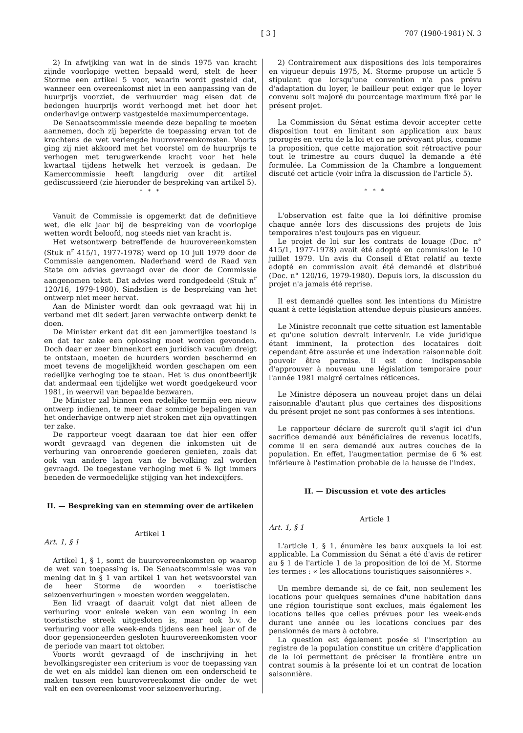[ 3 ] 707 (1980-1981) N. 3
2) In afwijking van wat in de sinds 1975 van kracht zijnde voorlopige wetten bepaald werd, stelt de heer Storme een artikel 5 voor, waarin wordt gesteld dat, wanneer een overeenkomst niet in een aanpassing van de huurprijs voorziet, de verhuurder mag eisen dat de bedongen huurprijs wordt verhoogd met het door het onderhavige ontwerp vastgestelde maximumpercentage.
De Senaatscommissie meende deze bepaling te moeten aannemen, doch zij beperkte de toepassing ervan tot de krachtens de wet verlengde huurovereenkomsten. Voorts ging zij niet akkoord met het voorstel om de huurprijs te verhogen met terugwerkende kracht voor het hele kwartaal tijdens hetwelk het verzoek is gedaan. De Kamercommissie heeft langdurig over dit artikel gediscussieerd (zie hieronder de bespreking van artikel 5).
* * *
Vanuit de Commissie is opgemerkt dat de definitieve wet, die elk jaar bij de bespreking van de voorlopige wetten wordt beloofd, nog steeds niet van kracht is.
Het wetsontwerp betreffende de huurovereenkomsten (Stuk n<sup>r</sup> 415/1, 1977-1978) werd op 10 juli 1979 door de Commissie aangenomen. Naderhand werd de Raad van State om advies gevraagd over de door de Commissie aangenomen tekst. Dat advies werd rondgedeeld (Stuk n<sup>r</sup> 120/16, 1979-1980). Sindsdien is de bespreking van het ontwerp niet meer hervat.
Aan de Minister wordt dan ook gevraagd wat hij in verband met dit sedert jaren verwachte ontwerp denkt te doen.
De Minister erkent dat dit een jammerlijke toestand is en dat ter zake een oplossing moet worden gevonden. Doch daar er zeer binnenkort een juridisch vacuüm dreigt te ontstaan, moeten de huurders worden beschermd en moet tevens de mogelijkheid worden geschapen om een redelijke verhoging toe te staan. Het is dus onontbeerlijk dat andermaal een tijdelijke wet wordt goedgekeurd voor 1981, in weerwil van bepaalde bezwaren.
De Minister zal binnen een redelijke termijn een nieuw ontwerp indienen, te meer daar sommige bepalingen van het onderhavige ontwerp niet stroken met zijn opvattingen ter zake.
De rapporteur voegt daaraan toe dat hier een offer wordt gevraagd van degenen die inkomsten uit de verhuring van onroerende goederen genieten, zoals dat ook van andere lagen van de bevolking zal worden gevraagd. De toegestane verhoging met 6 % ligt immers beneden de vermoedelijke stijging van het indexcijfers.
II. — Bespreking van en stemming over de artikelen
Artikel 1
Art. 1, § 1
Artikel 1, § 1, somt de huurovereenkomsten op waarop de wet van toepassing is. De Senaatscommissie was van mening dat in § 1 van artikel 1 van het wetsvoorstel van de heer Storme de woorden « toeristische seizoenverhuringen » moesten worden weggelaten.
Een lid vraagt of daaruit volgt dat niet alleen de verhuring voor enkele weken van een woning in een toeristische streek uitgesloten is, maar ook b.v. de verhuring voor alle week-ends tijdens een heel jaar of de door gepensioneerden gesloten huurovereenkomsten voor de periode van maart tot oktober.
Voorts wordt gevraagd of de inschrijving in het bevolkingsregister een criterium is voor de toepassing van de wet en als middel kan dienen om een onderscheid te maken tussen een huurovereenkomst die onder de wet valt en een overeenkomst voor seizoenverhuring.
2) Contrairement aux dispositions des lois temporaires en vigueur depuis 1975, M. Storme propose un article 5 stipulant que lorsqu'une convention n'a pas prévu d'adaptation du loyer, le bailleur peut exiger que le loyer convenu soit majoré du pourcentage maximum fixé par le présent projet.
La Commission du Sénat estima devoir accepter cette disposition tout en limitant son application aux baux prorogés en vertu de la loi et en ne prévoyant plus, comme la proposition, que cette majoration soit rétroactive pour tout le trimestre au cours duquel la demande a été formulée. La Commission de la Chambre a longuement discuté cet article (voir infra la discussion de l'article 5).
* * *
L'observation est faite que la loi définitive promise chaque année lors des discussions des projets de lois temporaires n'est toujours pas en vigueur.
Le projet de loi sur les contrats de louage (Doc. n° 415/1, 1977-1978) avait été adopté en commission le 10 juillet 1979. Un avis du Conseil d'Etat relatif au texte adopté en commission avait été demandé et distribué (Doc. n° 120/16, 1979-1980). Depuis lors, la discussion du projet n'a jamais été reprise.
Il est demandé quelles sont les intentions du Ministre quant à cette législation attendue depuis plusieurs années.
Le Ministre reconnaît que cette situation est lamentable et qu'une solution devrait intervenir. Le vide juridique étant imminent, la protection des locataires doit cependant être assurée et une indexation raisonnable doit pouvoir être permise. Il est donc indispensable d'approuver à nouveau une législation temporaire pour l'année 1981 malgré certaines réticences.
Le Ministre déposera un nouveau projet dans un délai raisonnable d'autant plus que certaines des dispositions du présent projet ne sont pas conformes à ses intentions.
Le rapporteur déclare de surcroît qu'il s'agit ici d'un sacrifice demandé aux bénéficiaires de revenus locatifs, comme il en sera demandé aux autres couches de la population. En effet, l'augmentation permise de 6 % est inférieure à l'estimation probable de la hausse de l'index.
II. — Discussion et vote des articles
Article 1
Art. 1, § 1
L'article 1, § 1, énumère les baux auxquels la loi est applicable. La Commission du Sénat a été d'avis de retirer au § 1 de l'article 1 de la proposition de loi de M. Storme les termes : « les allocations touristiques saisonnières ».
Un membre demande si, de ce fait, non seulement les locations pour quelques semaines d'une habitation dans une région touristique sont exclues, mais également les locations telles que celles prévues pour les week-ends durant une année ou les locations conclues par des pensionnés de mars à octobre.
La question est également posée si l'inscription au registre de la population constitue un critère d'application de la loi permettant de préciser la frontière entre un contrat soumis à la présente loi et un contrat de location saisonnière.